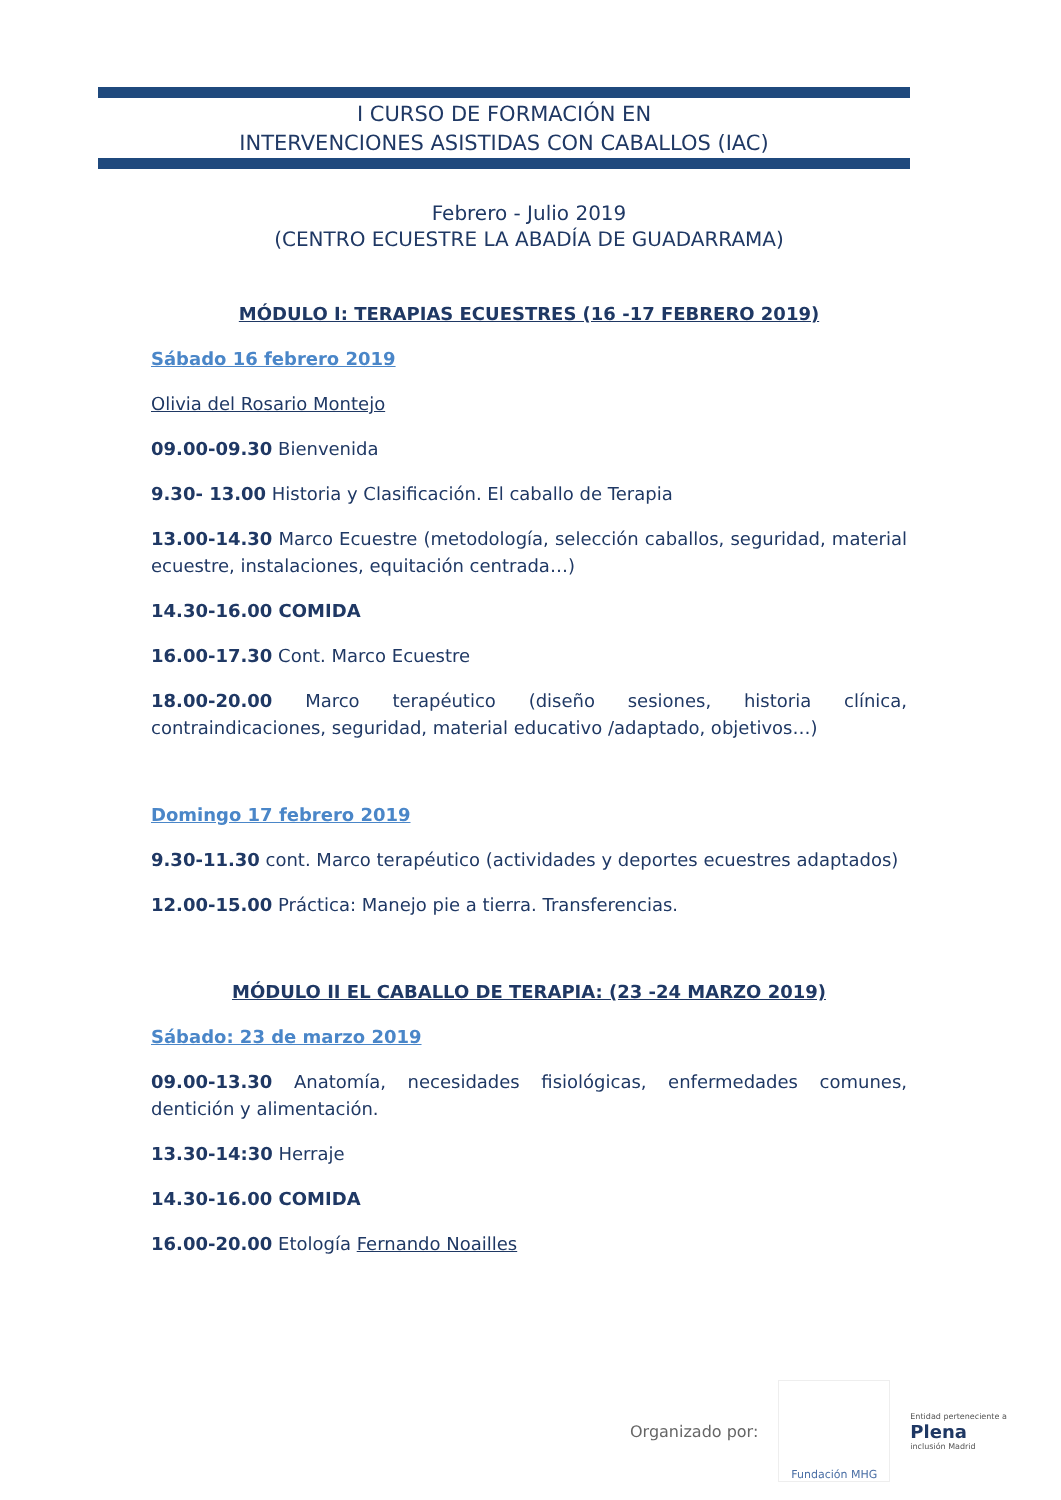I CURSO DE FORMACIÓN EN
INTERVENCIONES ASISTIDAS CON CABALLOS (IAC)
Febrero - Julio 2019
(CENTRO ECUESTRE LA ABADÍA DE GUADARRAMA)
MÓDULO I: TERAPIAS ECUESTRES (16 -17 FEBRERO 2019)
Sábado 16 febrero 2019
Olivia del Rosario Montejo
09.00-09.30 Bienvenida
9.30- 13.00 Historia y Clasificación. El caballo de Terapia
13.00-14.30 Marco Ecuestre (metodología, selección caballos, seguridad, material ecuestre, instalaciones, equitación centrada…)
14.30-16.00 COMIDA
16.00-17.30 Cont. Marco Ecuestre
18.00-20.00 Marco terapéutico (diseño sesiones, historia clínica, contraindicaciones, seguridad, material educativo /adaptado, objetivos…)
Domingo 17 febrero 2019
9.30-11.30 cont. Marco terapéutico (actividades y deportes ecuestres adaptados)
12.00-15.00 Práctica: Manejo pie a tierra. Transferencias.
MÓDULO II EL CABALLO DE TERAPIA: (23 -24 MARZO 2019)
Sábado: 23 de marzo 2019
09.00-13.30 Anatomía, necesidades fisiológicas, enfermedades comunes, dentición y alimentación.
13.30-14:30 Herraje
14.30-16.00 COMIDA
16.00-20.00 Etología Fernando Noailles
Organizado por:
Fundación MHG
Entidad perteneciente a
Plena
inclusión Madrid